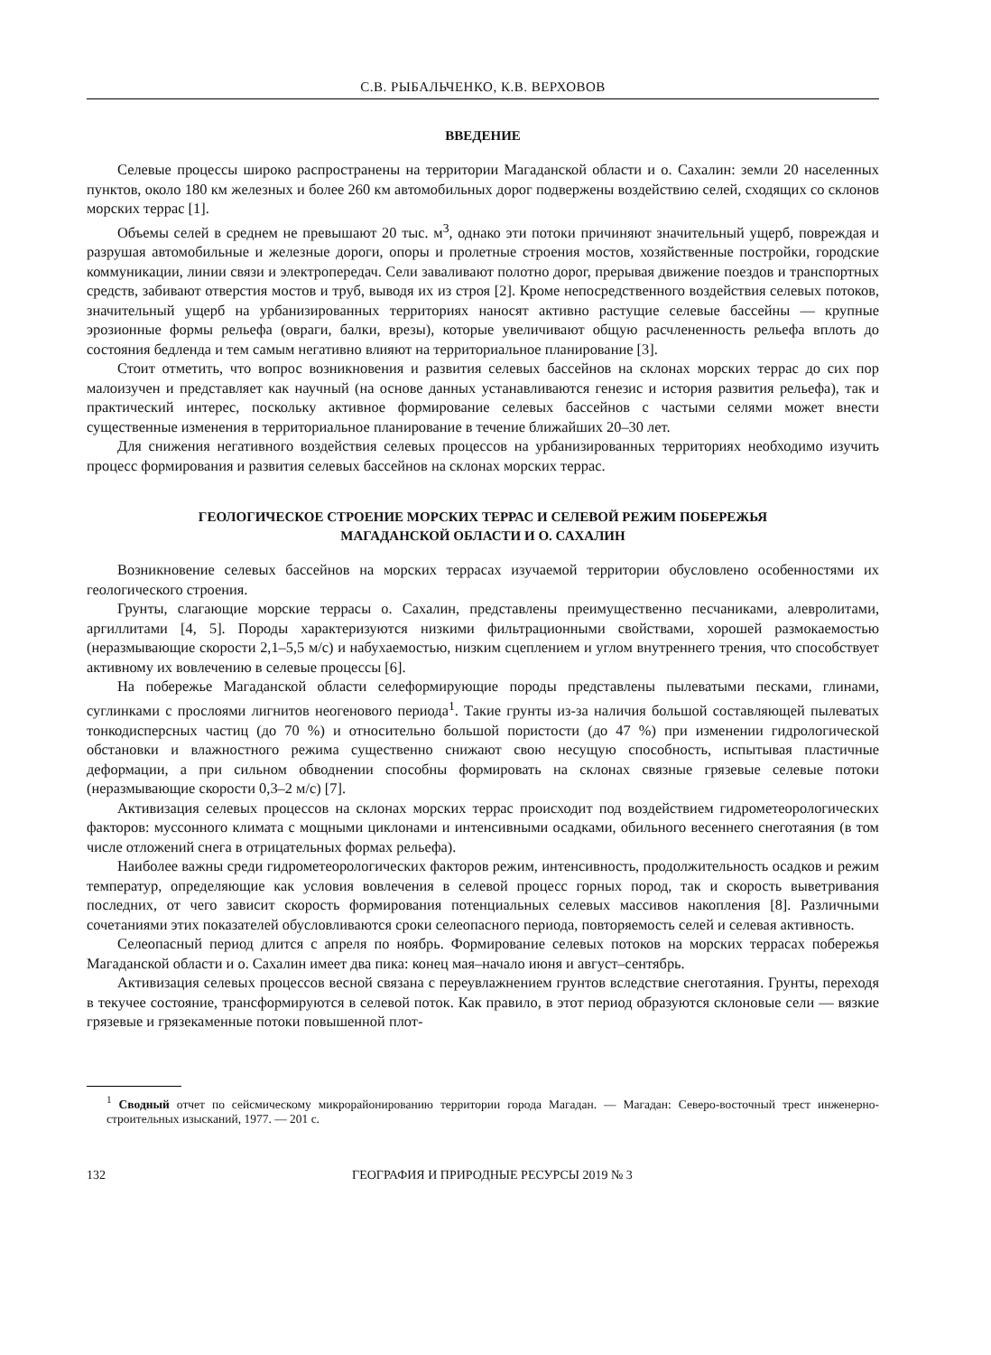С.В. РЫБАЛЬЧЕНКО, К.В. ВЕРХОВОВ
ВВЕДЕНИЕ
Селевые процессы широко распространены на территории Магаданской области и о. Сахалин: земли 20 населенных пунктов, около 180 км железных и более 260 км автомобильных дорог подвержены воздействию селей, сходящих со склонов морских террас [1].
Объемы селей в среднем не превышают 20 тыс. м<sup>3</sup>, однако эти потоки причиняют значительный ущерб, повреждая и разрушая автомобильные и железные дороги, опоры и пролетные строения мостов, хозяйственные постройки, городские коммуникации, линии связи и электропередач. Сели заваливают полотно дорог, прерывая движение поездов и транспортных средств, забивают отверстия мостов и труб, выводя их из строя [2]. Кроме непосредственного воздействия селевых потоков, значительный ущерб на урбанизированных территориях наносят активно растущие селевые бассейны — крупные эрозионные формы рельефа (овраги, балки, врезы), которые увеличивают общую расчлененность рельефа вплоть до состояния бедленда и тем самым негативно влияют на территориальное планирование [3].
Стоит отметить, что вопрос возникновения и развития селевых бассейнов на склонах морских террас до сих пор малоизучен и представляет как научный (на основе данных устанавливаются генезис и история развития рельефа), так и практический интерес, поскольку активное формирование селевых бассейнов с частыми селями может внести существенные изменения в территориальное планирование в течение ближайших 20–30 лет.
Для снижения негативного воздействия селевых процессов на урбанизированных территориях необходимо изучить процесс формирования и развития селевых бассейнов на склонах морских террас.
ГЕОЛОГИЧЕСКОЕ СТРОЕНИЕ МОРСКИХ ТЕРРАС И СЕЛЕВОЙ РЕЖИМ ПОБЕРЕЖЬЯ
МАГАДАНСКОЙ ОБЛАСТИ И О. САХАЛИН
Возникновение селевых бассейнов на морских террасах изучаемой территории обусловлено особенностями их геологического строения.
Грунты, слагающие морские террасы о. Сахалин, представлены преимущественно песчаниками, алевролитами, аргиллитами [4, 5]. Породы характеризуются низкими фильтрационными свойствами, хорошей размокаемостью (неразмывающие скорости 2,1–5,5 м/с) и набухаемостью, низким сцеплением и углом внутреннего трения, что способствует активному их вовлечению в селевые процессы [6].
На побережье Магаданской области селеформирующие породы представлены пылеватыми песками, глинами, суглинками с прослоями лигнитов неогенового периода<sup>1</sup>. Такие грунты из-за наличия большой составляющей пылеватых тонкодисперсных частиц (до 70 %) и относительно большой пористости (до 47 %) при изменении гидрологической обстановки и влажностного режима существенно снижают свою несущую способность, испытывая пластичные деформации, а при сильном обводнении способны формировать на склонах связные грязевые селевые потоки (неразмывающие скорости 0,3–2 м/с) [7].
Активизация селевых процессов на склонах морских террас происходит под воздействием гидрометеорологических факторов: муссонного климата с мощными циклонами и интенсивными осадками, обильного весеннего снеготаяния (в том числе отложений снега в отрицательных формах рельефа).
Наиболее важны среди гидрометеорологических факторов режим, интенсивность, продолжительность осадков и режим температур, определяющие как условия вовлечения в селевой процесс горных пород, так и скорость выветривания последних, от чего зависит скорость формирования потенциальных селевых массивов накопления [8]. Различными сочетаниями этих показателей обусловливаются сроки селеопасного периода, повторяемость селей и селевая активность.
Селеопасный период длится с апреля по ноябрь. Формирование селевых потоков на морских террасах побережья Магаданской области и о. Сахалин имеет два пика: конец мая–начало июня и август–сентябрь.
Активизация селевых процессов весной связана с переувлажнением грунтов вследствие снеготаяния. Грунты, переходя в текучее состояние, трансформируются в селевой поток. Как правило, в этот период образуются склоновые сели — вязкие грязевые и грязекаменные потоки повышенной плот-
<sup>1</sup> Сводный отчет по сейсмическому микрорайонированию территории города Магадан. — Магадан: Северо-восточный трест инженерно-строительных изысканий, 1977. — 201 с.
132 ГЕОГРАФИЯ И ПРИРОДНЫЕ РЕСУРСЫ 2019 № 3